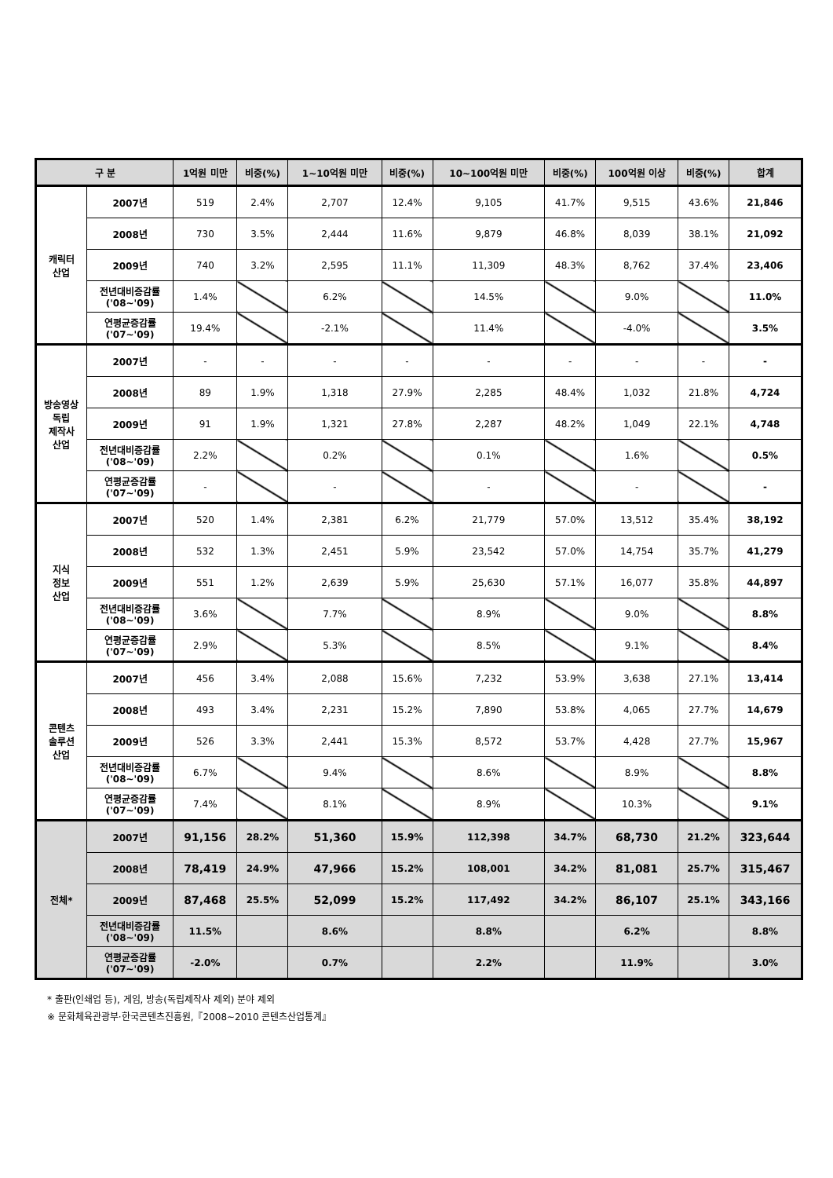| 구 분 | | 1억원 미만 | 비중(%) | 1~10억원 미만 | 비중(%) | 10~100억원 미만 | 비중(%) | 100억원 이상 | 비중(%) | 합계 |
| --- | --- | --- | --- | --- | --- | --- | --- | --- | --- | --- |
| 캐릭터 산업 | 2007년 | 519 | 2.4% | 2,707 | 12.4% | 9,105 | 41.7% | 9,515 | 43.6% | 21,846 |
| | 2008년 | 730 | 3.5% | 2,444 | 11.6% | 9,879 | 46.8% | 8,039 | 38.1% | 21,092 |
| | 2009년 | 740 | 3.2% | 2,595 | 11.1% | 11,309 | 48.3% | 8,762 | 37.4% | 23,406 |
| | 전년대비증감률 ('08~'09) | 1.4% | | 6.2% | | 14.5% | | 9.0% | | 11.0% |
| | 연평균증감률 ('07~'09) | 19.4% | | -2.1% | | 11.4% | | -4.0% | | 3.5% |
| 방송영상 독립 제작사 산업 | 2007년 | - | - | - | - | - | - | - | - | - |
| | 2008년 | 89 | 1.9% | 1,318 | 27.9% | 2,285 | 48.4% | 1,032 | 21.8% | 4,724 |
| | 2009년 | 91 | 1.9% | 1,321 | 27.8% | 2,287 | 48.2% | 1,049 | 22.1% | 4,748 |
| | 전년대비증감률 ('08~'09) | 2.2% | | 0.2% | | 0.1% | | 1.6% | | 0.5% |
| | 연평균증감률 ('07~'09) | - | | - | | - | | - | | - |
| 지식 정보 산업 | 2007년 | 520 | 1.4% | 2,381 | 6.2% | 21,779 | 57.0% | 13,512 | 35.4% | 38,192 |
| | 2008년 | 532 | 1.3% | 2,451 | 5.9% | 23,542 | 57.0% | 14,754 | 35.7% | 41,279 |
| | 2009년 | 551 | 1.2% | 2,639 | 5.9% | 25,630 | 57.1% | 16,077 | 35.8% | 44,897 |
| | 전년대비증감률 ('08~'09) | 3.6% | | 7.7% | | 8.9% | | 9.0% | | 8.8% |
| | 연평균증감률 ('07~'09) | 2.9% | | 5.3% | | 8.5% | | 9.1% | | 8.4% |
| 콘텐츠 솔루션 산업 | 2007년 | 456 | 3.4% | 2,088 | 15.6% | 7,232 | 53.9% | 3,638 | 27.1% | 13,414 |
| | 2008년 | 493 | 3.4% | 2,231 | 15.2% | 7,890 | 53.8% | 4,065 | 27.7% | 14,679 |
| | 2009년 | 526 | 3.3% | 2,441 | 15.3% | 8,572 | 53.7% | 4,428 | 27.7% | 15,967 |
| | 전년대비증감률 ('08~'09) | 6.7% | | 9.4% | | 8.6% | | 8.9% | | 8.8% |
| | 연평균증감률 ('07~'09) | 7.4% | | 8.1% | | 8.9% | | 10.3% | | 9.1% |
| 전체* | 2007년 | 91,156 | 28.2% | 51,360 | 15.9% | 112,398 | 34.7% | 68,730 | 21.2% | 323,644 |
| | 2008년 | 78,419 | 24.9% | 47,966 | 15.2% | 108,001 | 34.2% | 81,081 | 25.7% | 315,467 |
| | 2009년 | 87,468 | 25.5% | 52,099 | 15.2% | 117,492 | 34.2% | 86,107 | 25.1% | 343,166 |
| | 전년대비증감률 ('08~'09) | 11.5% | | 8.6% | | 8.8% | | 6.2% | | 8.8% |
| | 연평균증감률 ('07~'09) | -2.0% | | 0.7% | | 2.2% | | 11.9% | | 3.0% |
* 출판(인쇄업 등), 게임, 방송(독립제작사 제외) 분야 제외
※ 문화체육관광부·한국콘텐츠진흥원,『2008~2010 콘텐츠산업통계』